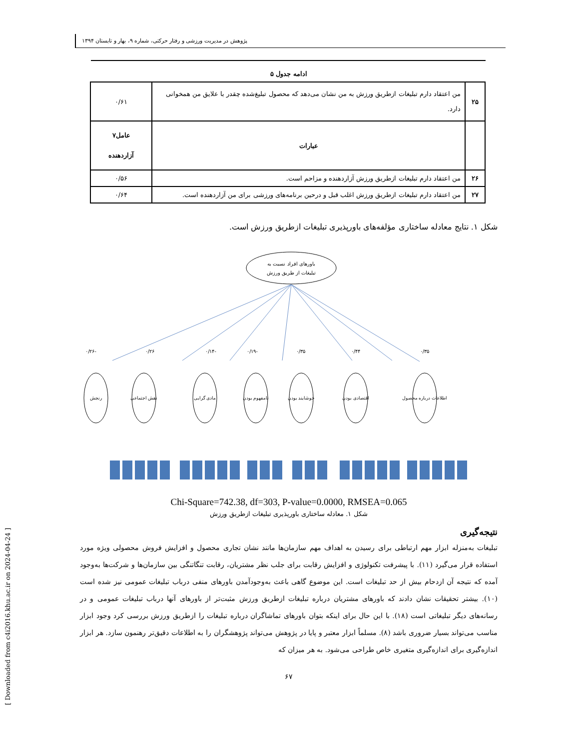پژوهش در مدیریت ورزشی و رفتار حرکتی، شماره ۹، بهار و تابستان ۱۳۹۴
ادامه جدول ۵
| ۲۵ | من اعتقاد دارم تبلیغات ازطریق ورزش به من نشان می‌دهد که محصول تبلیغ‌شده چقدر با علایق من همخوانی دارد. | ۰/۶۱ |
| | عبارات | عامل۷ آزاردهنده |
| ۲۶ | من اعتقاد دارم تبلیغات ازطریق ورزش آزاردهنده و مزاحم است. | ۰/۵۶ |
| ۲۷ | من اعتقاد دارم تبلیغات ازطریق ورزش اغلب قبل و درحین برنامه‌های ورزشی برای من آزاردهنده است. | ۰/۶۴ |
شکل ۱. نتایج معادله ساختاری مؤلفه‌های باورپذیری تبلیغات ازطریق ورزش است.
باورهای افراد نسبت به
تبلیغات از طریق ورزش
۰/۳۵
۰/۴۴
۰/۳۵
۰/۱۹-
۰/۱۴-
۰/۲۶
۰/۲۶-
اطلاعات درباره محصول
اقتصادی بودن
خوشایند بودن
نامفهوم بودن
مادی گرایی
نقش اجتماعی
رنجش
Chi-Square=742.38, df=303, P-value=0.0000, RMSEA=0.065
شکل ۱. معادله ساختاری باورپذیری تبلیغات ازطریق ورزش
نتیجه‌گیری
تبلیغات به‌منزله ابزار مهم ارتباطی برای رسیدن به اهداف مهم سازمان‌ها مانند نشان تجاری محصول و افزایش فروش محصولی ویژه مورد استفاده قرار می‌گیرد (۱۱). با پیشرفت تکنولوژی و افزایش رقابت برای جلب نظر مشتریان، رقابت تنگاتنگی بین سازمان‌ها و شرکت‌ها به‌وجود آمده که نتیجه آن ازدحام بیش از حد تبلیغات است. این موضوع گاهی باعث به‌وجودآمدن باورهای منفی درباب تبلیغات عمومی نیز شده است (۱۰). بیشتر تحقیقات نشان دادند که باورهای مشتریان درباره تبلیغات ازطریق ورزش مثبت‌تر از باورهای آنها درباب تبلیغات عمومی و در رسانه‌های دیگر تبلیغاتی است (۱۸). با این حال برای اینکه بتوان باورهای تماشاگران درباره تبلیغات را ازطریق ورزش بررسی کرد وجود ابزار مناسب می‌تواند بسیار ضروری باشد (۸). مسلماً ابزار معتبر و پایا در پژوهش می‌تواند پژوهشگران را به اطلاعات دقیق‌تر رهنمون سازد. هر ابزار اندازه‌گیری برای اندازه‌گیری متغیری خاص طراحی می‌شود. به هر میزان که
۶۷
[ Downloaded from c4i2016.khu.ac.ir on 2024-04-24 ]